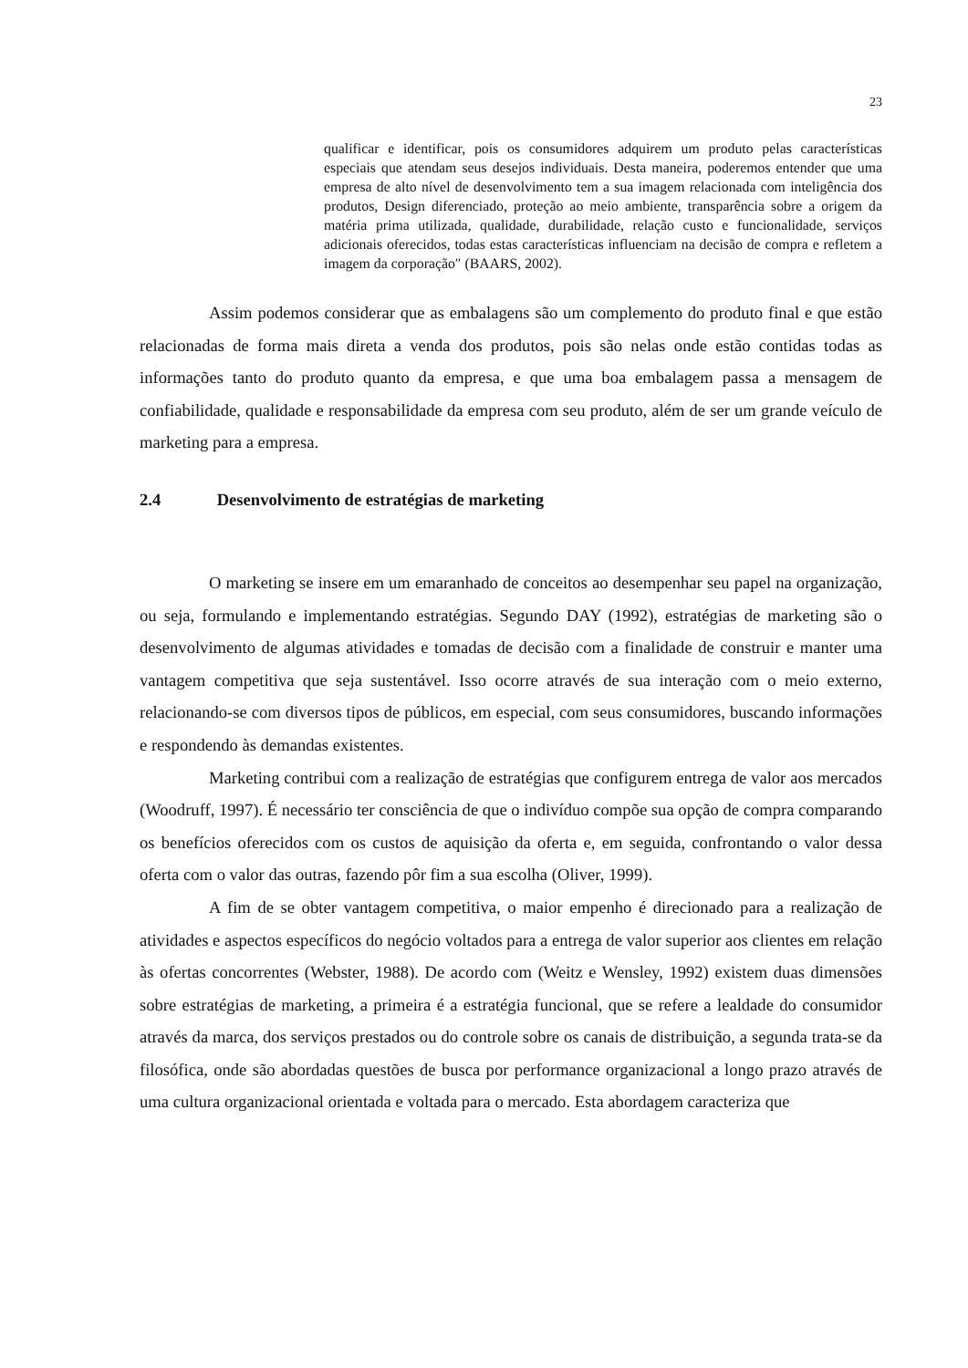23
qualificar e identificar, pois os consumidores adquirem um produto pelas características especiais que atendam seus desejos individuais. Desta maneira, poderemos entender que uma empresa de alto nível de desenvolvimento tem a sua imagem relacionada com inteligência dos produtos, Design diferenciado, proteção ao meio ambiente, transparência sobre a origem da matéria prima utilizada, qualidade, durabilidade, relação custo e funcionalidade, serviços adicionais oferecidos, todas estas características influenciam na decisão de compra e refletem a imagem da corporação″ (BAARS, 2002).
Assim podemos considerar que as embalagens são um complemento do produto final e que estão relacionadas de forma mais direta a venda dos produtos, pois são nelas onde estão contidas todas as informações tanto do produto quanto da empresa, e que uma boa embalagem passa a mensagem de confiabilidade, qualidade e responsabilidade da empresa com seu produto, além de ser um grande veículo de marketing para a empresa.
2.4 Desenvolvimento de estratégias de marketing
O marketing se insere em um emaranhado de conceitos ao desempenhar seu papel na organização, ou seja, formulando e implementando estratégias. Segundo DAY (1992), estratégias de marketing são o desenvolvimento de algumas atividades e tomadas de decisão com a finalidade de construir e manter uma vantagem competitiva que seja sustentável. Isso ocorre através de sua interação com o meio externo, relacionando-se com diversos tipos de públicos, em especial, com seus consumidores, buscando informações e respondendo às demandas existentes.
Marketing contribui com a realização de estratégias que configurem entrega de valor aos mercados (Woodruff, 1997). É necessário ter consciência de que o indivíduo compõe sua opção de compra comparando os benefícios oferecidos com os custos de aquisição da oferta e, em seguida, confrontando o valor dessa oferta com o valor das outras, fazendo pôr fim a sua escolha (Oliver, 1999).
A fim de se obter vantagem competitiva, o maior empenho é direcionado para a realização de atividades e aspectos específicos do negócio voltados para a entrega de valor superior aos clientes em relação às ofertas concorrentes (Webster, 1988). De acordo com (Weitz e Wensley, 1992) existem duas dimensões sobre estratégias de marketing, a primeira é a estratégia funcional, que se refere a lealdade do consumidor através da marca, dos serviços prestados ou do controle sobre os canais de distribuição, a segunda trata-se da filosófica, onde são abordadas questões de busca por performance organizacional a longo prazo através de uma cultura organizacional orientada e voltada para o mercado. Esta abordagem caracteriza que